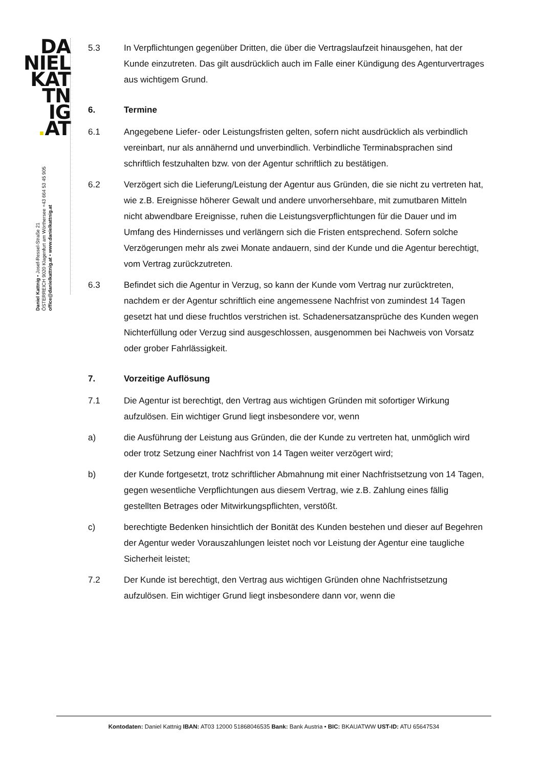DA
NIEL
KAT
TN
IG
. AT
Daniel Kattnig • Josef-Ressel-Straße 21
ÖSTERREICH 9020 Klagenfurt am Wörthersee +43 664 53 45 905
office@danielkattnig.at • www.danielkattnig.at
5.3 In Verpflichtungen gegenüber Dritten, die über die Vertragslaufzeit hinausgehen, hat der Kunde einzutreten. Das gilt ausdrücklich auch im Falle einer Kündigung des Agenturvertrages aus wichtigem Grund.
6. Termine
6.1 Angegebene Liefer- oder Leistungsfristen gelten, sofern nicht ausdrücklich als verbindlich vereinbart, nur als annähernd und unverbindlich. Verbindliche Terminabsprachen sind schriftlich festzuhalten bzw. von der Agentur schriftlich zu bestätigen.
6.2 Verzögert sich die Lieferung/Leistung der Agentur aus Gründen, die sie nicht zu vertreten hat, wie z.B. Ereignisse höherer Gewalt und andere unvorhersehbare, mit zumutbaren Mitteln nicht abwendbare Ereignisse, ruhen die Leistungsverpflichtungen für die Dauer und im Umfang des Hindernisses und verlängern sich die Fristen entsprechend. Sofern solche Verzögerungen mehr als zwei Monate andauern, sind der Kunde und die Agentur berechtigt, vom Vertrag zurückzutreten.
6.3 Befindet sich die Agentur in Verzug, so kann der Kunde vom Vertrag nur zurücktreten, nachdem er der Agentur schriftlich eine angemessene Nachfrist von zumindest 14 Tagen gesetzt hat und diese fruchtlos verstrichen ist. Schadenersatzansprüche des Kunden wegen Nichterfüllung oder Verzug sind ausgeschlossen, ausgenommen bei Nachweis von Vorsatz oder grober Fahrlässigkeit.
7. Vorzeitige Auflösung
7.1 Die Agentur ist berechtigt, den Vertrag aus wichtigen Gründen mit sofortiger Wirkung aufzulösen. Ein wichtiger Grund liegt insbesondere vor, wenn
a) die Ausführung der Leistung aus Gründen, die der Kunde zu vertreten hat, unmöglich wird oder trotz Setzung einer Nachfrist von 14 Tagen weiter verzögert wird;
b) der Kunde fortgesetzt, trotz schriftlicher Abmahnung mit einer Nachfristsetzung von 14 Tagen, gegen wesentliche Verpflichtungen aus diesem Vertrag, wie z.B. Zahlung eines fällig gestellten Betrages oder Mitwirkungspflichten, verstößt.
c) berechtigte Bedenken hinsichtlich der Bonität des Kunden bestehen und dieser auf Begehren der Agentur weder Vorauszahlungen leistet noch vor Leistung der Agentur eine taugliche Sicherheit leistet;
7.2 Der Kunde ist berechtigt, den Vertrag aus wichtigen Gründen ohne Nachfristsetzung aufzulösen. Ein wichtiger Grund liegt insbesondere dann vor, wenn die
Kontodaten: Daniel Kattnig IBAN: AT03 12000 51868046535 Bank: Bank Austria • BIC: BKAUATWW UST-ID: ATU 65647534